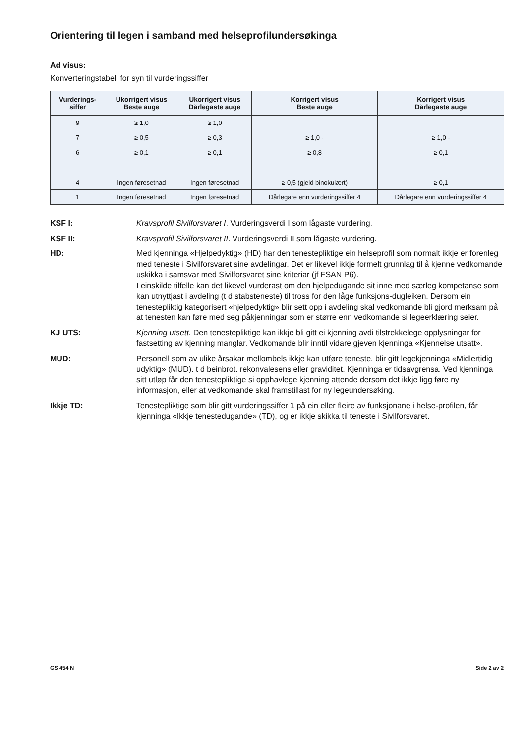Orientering til legen i samband med helseprofilundersøkinga
Ad visus:
Konverteringstabell for syn til vurderingssiffer
| Vurderings- siffer | Ukorrigert visus Beste auge | Ukorrigert visus Dårlegaste auge | Korrigert visus Beste auge | Korrigert visus Dårlegaste auge |
| --- | --- | --- | --- | --- |
| 9 | ≥ 1,0 | ≥ 1,0 | | |
| 7 | ≥ 0,5 | ≥ 0,3 | ≥ 1,0 - | ≥ 1,0 - |
| 6 | ≥ 0,1 | ≥ 0,1 | ≥ 0,8 | ≥ 0,1 |
| 4 | Ingen føresetnad | Ingen føresetnad | ≥ 0,5 (gjeld binokulært) | ≥ 0,1 |
| 1 | Ingen føresetnad | Ingen føresetnad | Dårlegare enn vurderingssiffer 4 | Dårlegare enn vurderingssiffer 4 |
KSF I: Kravsprofil Sivilforsvaret I. Vurderingsverdi I som lågaste vurdering.
KSF II: Kravsprofil Sivilforsvaret II. Vurderingsverdi II som lågaste vurdering.
HD: Med kjenninga «Hjelpedyktig» (HD) har den tenestepliktige ein helseprofil som normalt ikkje er forenleg med teneste i Sivilforsvaret sine avdelingar. Det er likevel ikkje formelt grunnlag til å kjenne vedkomande uskikka i samsvar med Sivilforsvaret sine kriteriar (jf FSAN P6).
I einskilde tilfelle kan det likevel vurderast om den hjelpedugande sit inne med særleg kompetanse som kan utnyttjast i avdeling (t d stabsteneste) til tross for den låge funksjons-dugleiken. Dersom ein tenestepliktig kategorisert «hjelpedyktig» blir sett opp i avdeling skal vedkomande bli gjord merksam på at tenesten kan føre med seg påkjenningar som er større enn vedkomande si legeerklæring seier.
KJ UTS: Kjenning utsett. Den tenestepliktige kan ikkje bli gitt ei kjenning avdi tilstrekkelege opplysningar for fastsetting av kjenning manglar. Vedkomande blir inntil vidare gjeven kjenninga «Kjennelse utsatt».
MUD: Personell som av ulike årsakar mellombels ikkje kan utføre teneste, blir gitt legekjenninga «Midlertidig udyktig» (MUD), t d beinbrot, rekonvalesens eller graviditet. Kjenninga er tidsavgrensa. Ved kjenninga sitt utløp får den tenestepliktige si opphavlege kjenning attende dersom det ikkje ligg føre ny informasjon, eller at vedkomande skal framstillast for ny legeundersøking.
Ikkje TD: Tenestepliktige som blir gitt vurderingssiffer 1 på ein eller fleire av funksjonane i helse-profilen, får kjenninga «Ikkje tenestedugande» (TD), og er ikkje skikka til teneste i Sivilforsvaret.
GS 454 N Side 2 av 2